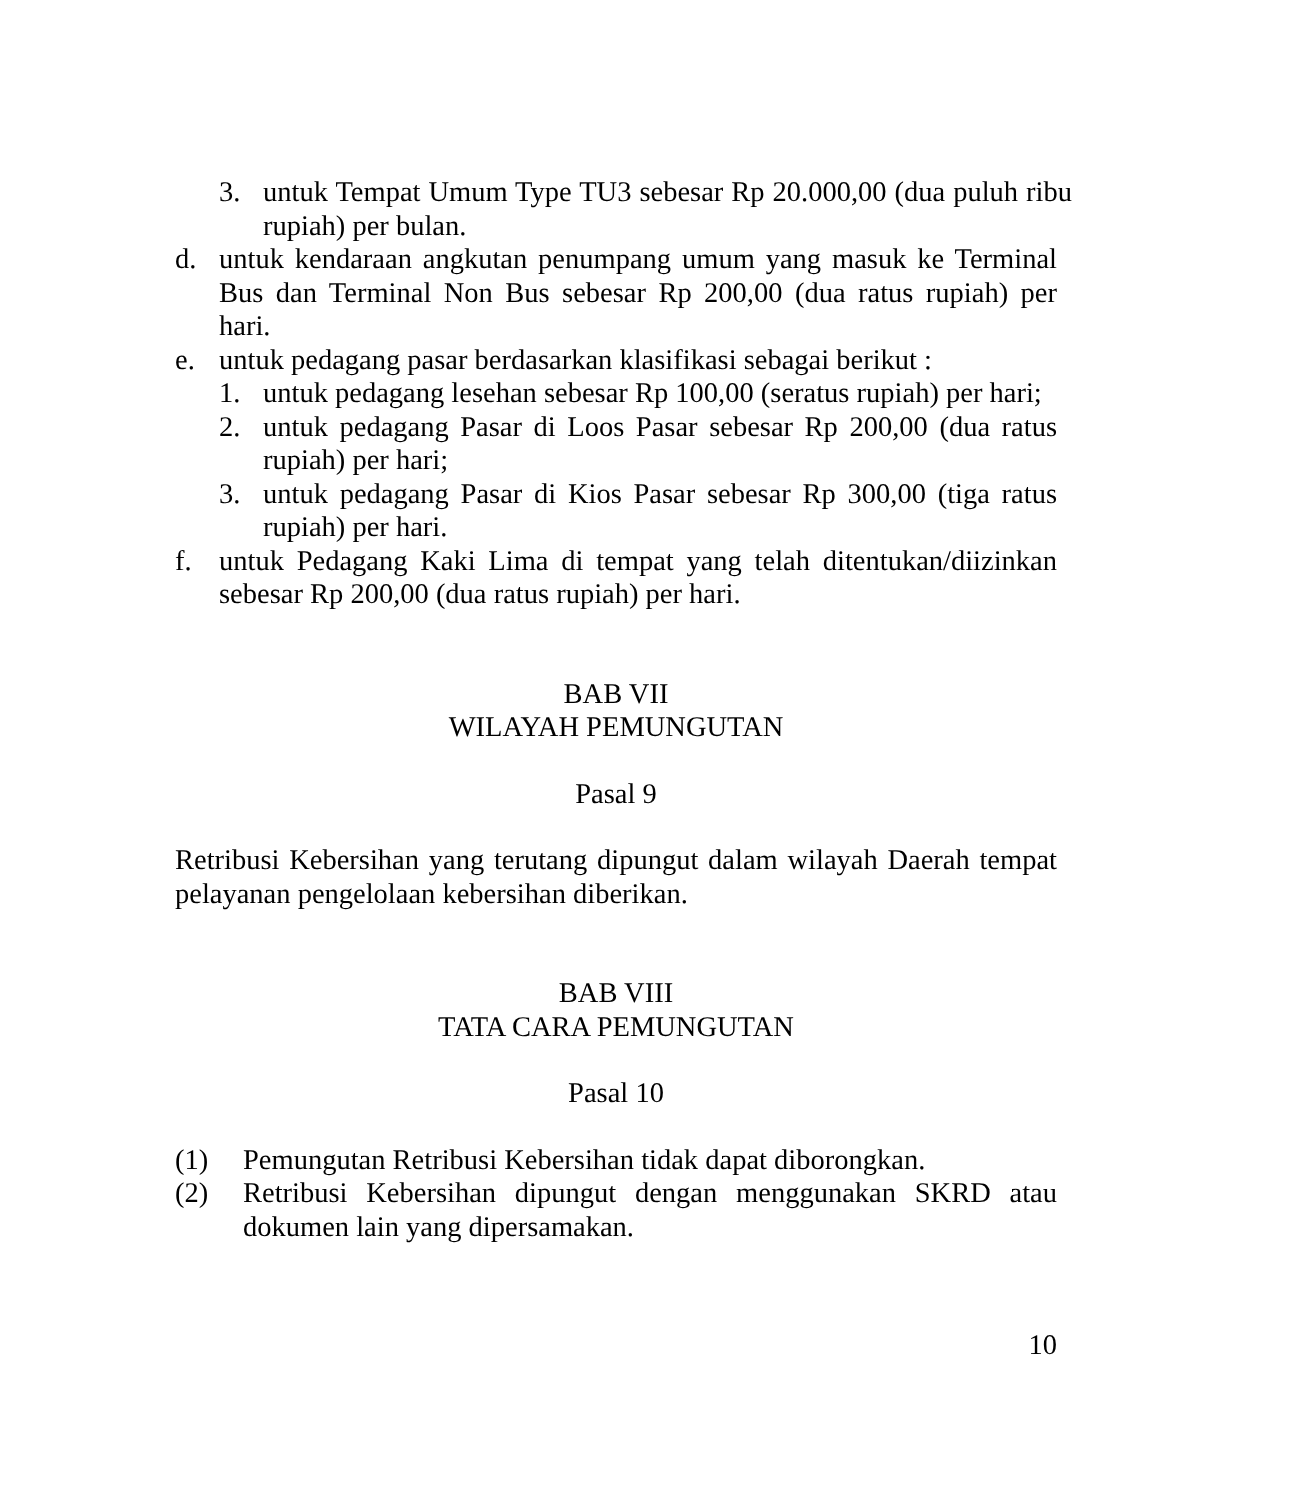3. untuk Tempat Umum Type TU3 sebesar Rp 20.000,00 (dua puluh ribu rupiah) per bulan.
d. untuk kendaraan angkutan penumpang umum yang masuk ke Terminal Bus dan Terminal Non Bus sebesar Rp 200,00 (dua ratus rupiah) per hari.
e. untuk pedagang pasar berdasarkan klasifikasi sebagai berikut :
1. untuk pedagang lesehan sebesar Rp 100,00 (seratus rupiah) per hari;
2. untuk pedagang Pasar di Loos Pasar sebesar Rp 200,00 (dua ratus rupiah) per hari;
3. untuk pedagang Pasar di Kios Pasar sebesar Rp 300,00 (tiga ratus rupiah) per hari.
f. untuk Pedagang Kaki Lima di tempat yang telah ditentukan/diizinkan sebesar Rp 200,00 (dua ratus rupiah) per hari.
BAB VII
WILAYAH PEMUNGUTAN
Pasal 9
Retribusi Kebersihan yang terutang dipungut dalam wilayah Daerah tempat pelayanan pengelolaan kebersihan diberikan.
BAB VIII
TATA CARA PEMUNGUTAN
Pasal 10
(1) Pemungutan Retribusi Kebersihan tidak dapat diborongkan.
(2) Retribusi Kebersihan dipungut dengan menggunakan SKRD atau dokumen lain yang dipersamakan.
10